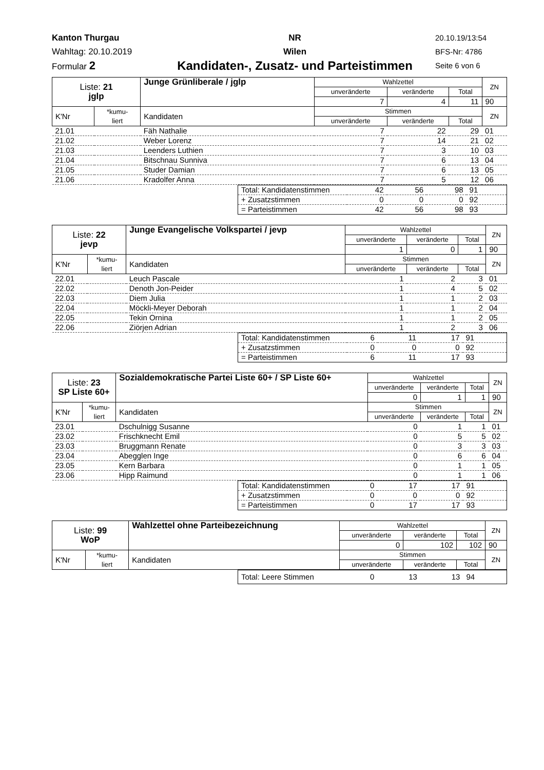Kanton Thurgau
Wahltag: 20.10.2019
Formular 2
NR
Wilen
Kandidaten-, Zusatz- und Parteistimmen
20.10.19/13:54
BFS-Nr: 4786
Seite 6 von 6
| Liste: 21 jglp | | Junge Grünliberale / jglp | Wahlzettel | | | ZN |
| | | | unveränderte | veränderte | Total | |
| | | | 7 | 4 | 11 | 90 |
| K'Nr | *kumu- liert | Kandidaten | Stimmen | | | ZN |
| | | | unveränderte | veränderte | Total | |
| 21.01 | | Fäh Nathalie | 7 | 22 | 29 | 01 |
| 21.02 | | Weber Lorenz | 7 | 14 | 21 | 02 |
| 21.03 | | Leenders Luthien | 7 | 3 | 10 | 03 |
| 21.04 | | Bitschnau Sunniva | 7 | 6 | 13 | 04 |
| 21.05 | | Studer Damian | 7 | 6 | 13 | 05 |
| 21.06 | | Kradolfer Anna | 7 | 5 | 12 | 06 |
| Total: Kandidatenstimmen | 42 | 56 | 98 | 91 |
| + Zusatzstimmen | 0 | 0 | 0 | 92 |
| = Parteistimmen | 42 | 56 | 98 | 93 |
| Liste: 22 jevp | | Junge Evangelische Volkspartei / jevp | Wahlzettel | | | ZN |
| | | | unveränderte | veränderte | Total | |
| | | | 1 | 0 | 1 | 90 |
| K'Nr | *kumu- liert | Kandidaten | Stimmen | | | ZN |
| | | | unveränderte | veränderte | Total | |
| 22.01 | | Leuch Pascale | 1 | 2 | 3 | 01 |
| 22.02 | | Denoth Jon-Peider | 1 | 4 | 5 | 02 |
| 22.03 | | Diem Julia | 1 | 1 | 2 | 03 |
| 22.04 | | Möckli-Meyer Deborah | 1 | 1 | 2 | 04 |
| 22.05 | | Tekin Ornina | 1 | 1 | 2 | 05 |
| 22.06 | | Ziörjen Adrian | 1 | 2 | 3 | 06 |
| Total: Kandidatenstimmen | 6 | 11 | 17 | 91 |
| + Zusatzstimmen | 0 | 0 | 0 | 92 |
| = Parteistimmen | 6 | 11 | 17 | 93 |
| Liste: 23 SP Liste 60+ | | Sozialdemokratische Partei Liste 60+ / SP Liste 60+ | Wahlzettel | | | ZN |
| | | | unveränderte | veränderte | Total | |
| | | | 0 | 1 | 1 | 90 |
| K'Nr | *kumu- liert | Kandidaten | Stimmen | | | ZN |
| | | | unveränderte | veränderte | Total | |
| 23.01 | | Dschulnigg Susanne | 0 | 1 | 1 | 01 |
| 23.02 | | Frischknecht Emil | 0 | 5 | 5 | 02 |
| 23.03 | | Bruggmann Renate | 0 | 3 | 3 | 03 |
| 23.04 | | Abegglen Inge | 0 | 6 | 6 | 04 |
| 23.05 | | Kern Barbara | 0 | 1 | 1 | 05 |
| 23.06 | | Hipp Raimund | 0 | 1 | 1 | 06 |
| Total: Kandidatenstimmen | 0 | 17 | 17 | 91 |
| + Zusatzstimmen | 0 | 0 | 0 | 92 |
| = Parteistimmen | 0 | 17 | 17 | 93 |
| Liste: 99 WoP | | Wahlzettel ohne Parteibezeichnung | Wahlzettel | | | ZN |
| | | | unveränderte | veränderte | Total | |
| | | | 0 | 102 | 102 | 90 |
| K'Nr | *kumu- liert | Kandidaten | Stimmen | | | ZN |
| | | | unveränderte | veränderte | Total | |
| Total: Leere Stimmen | 0 | 13 | 13 | 94 |